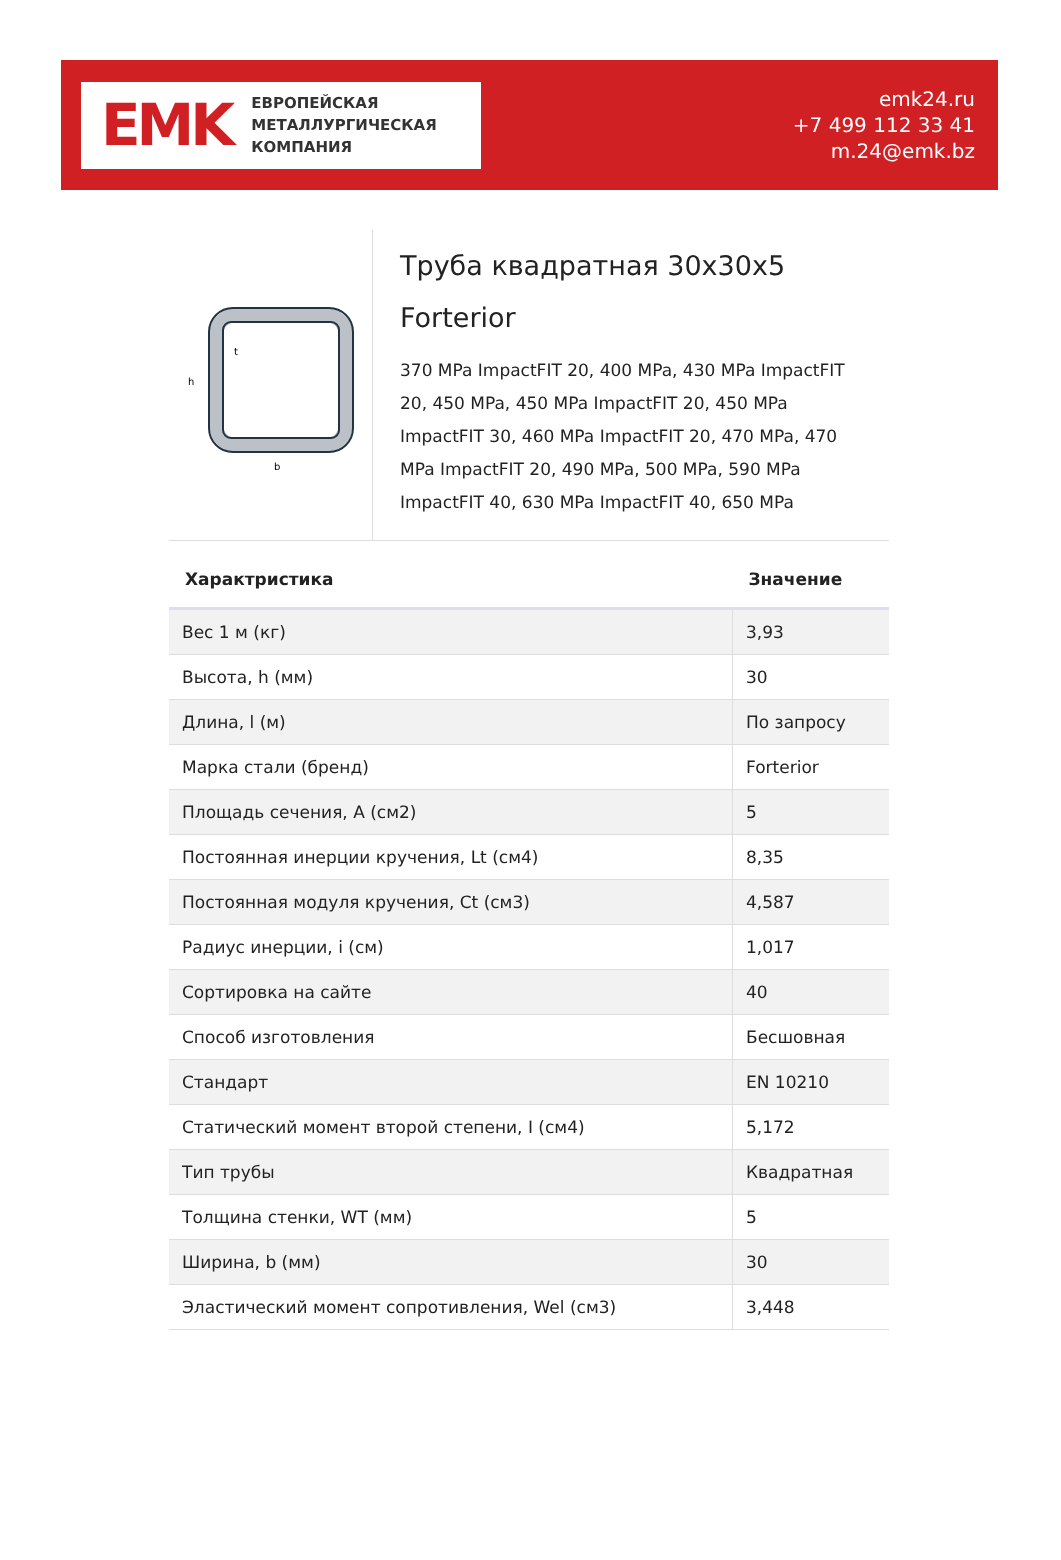EMK
ЕВРОПЕЙСКАЯ
МЕТАЛЛУРГИЧЕСКАЯ
КОМПАНИЯ
emk24.ru
+7 499 112 33 41
m.24@emk.bz
h
b
t
Труба квадратная 30x30x5 Forterior
370 MPa ImpactFIT 20, 400 MPa, 430 MPa ImpactFIT 20, 450 MPa, 450 MPa ImpactFIT 20, 450 MPa ImpactFIT 30, 460 MPa ImpactFIT 20, 470 MPa, 470 MPa ImpactFIT 20, 490 MPa, 500 MPa, 590 MPa ImpactFIT 40, 630 MPa ImpactFIT 40, 650 MPa
| Характристика | Значение |
| --- | --- |
| Вес 1 м (кг) | 3,93 |
| Высота, h (мм) | 30 |
| Длина, l (м) | По запросу |
| Марка стали (бренд) | Forterior |
| Площадь сечения, A (см2) | 5 |
| Постоянная инерции кручения, Lt (см4) | 8,35 |
| Постоянная модуля кручения, Ct (см3) | 4,587 |
| Радиус инерции, i (см) | 1,017 |
| Сортировка на сайте | 40 |
| Способ изготовления | Бесшовная |
| Стандарт | EN 10210 |
| Статический момент второй степени, I (см4) | 5,172 |
| Тип трубы | Квадратная |
| Толщина стенки, WT (мм) | 5 |
| Ширина, b (мм) | 30 |
| Эластический момент сопротивления, Wel (см3) | 3,448 |